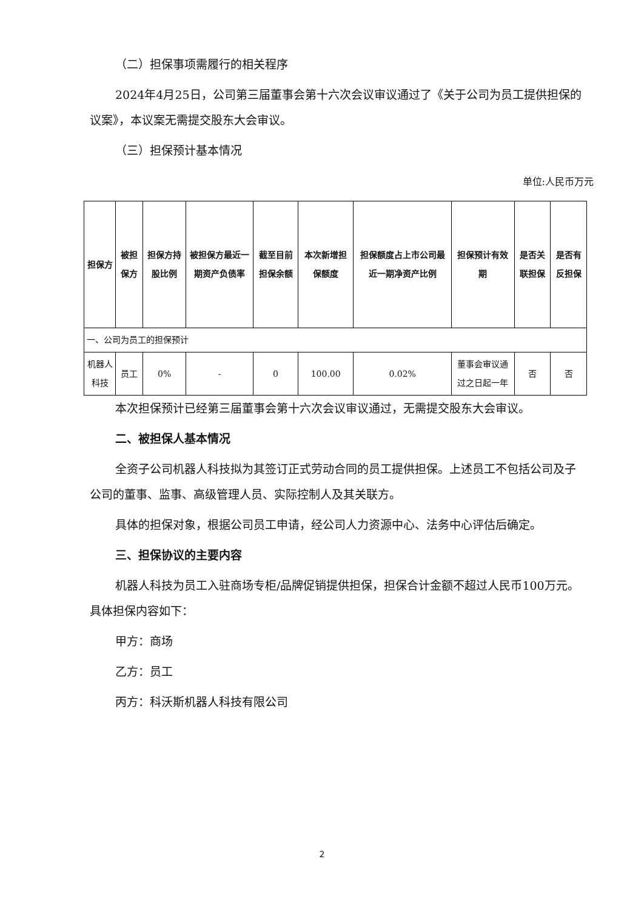（二）担保事项需履行的相关程序
2024年4月25日，公司第三届董事会第十六次会议审议通过了《关于公司为员工提供担保的议案》，本议案无需提交股东大会审议。
（三）担保预计基本情况
单位:人民币万元
| 担保方 | 被担保方 | 担保方持股比例 | 被担保方最近一期资产负债率 | 截至目前担保余额 | 本次新增担保额度 | 担保额度占上市公司最近一期净资产比例 | 担保预计有效期 | 是否关联担保 | 是否有反担保 |
| --- | --- | --- | --- | --- | --- | --- | --- | --- | --- |
| 一、公司为员工的担保预计 | | | | | | | | | |
| 机器人科技 | 员工 | 0% | - | 0 | 100.00 | 0.02% | 董事会审议通过之日起一年 | 否 | 否 |
本次担保预计已经第三届董事会第十六次会议审议通过，无需提交股东大会审议。
二、被担保人基本情况
全资子公司机器人科技拟为其签订正式劳动合同的员工提供担保。上述员工不包括公司及子公司的董事、监事、高级管理人员、实际控制人及其关联方。
具体的担保对象，根据公司员工申请，经公司人力资源中心、法务中心评估后确定。
三、担保协议的主要内容
机器人科技为员工入驻商场专柜/品牌促销提供担保，担保合计金额不超过人民币100万元。具体担保内容如下：
甲方：商场
乙方：员工
丙方：科沃斯机器人科技有限公司
2